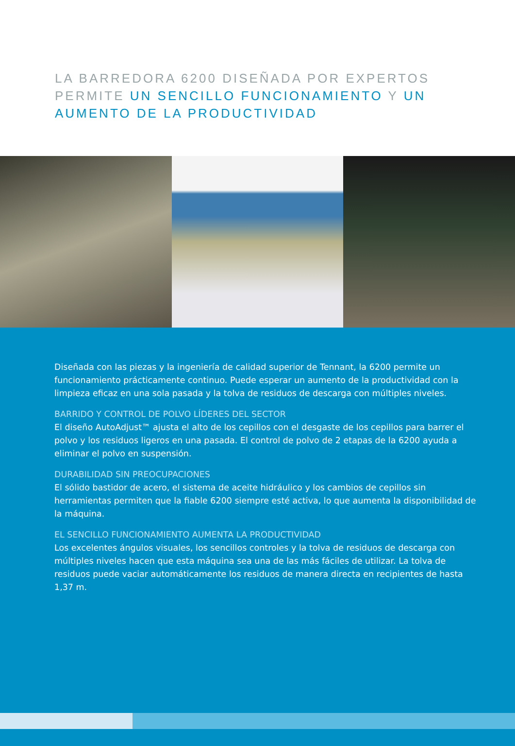LA BARREDORA 6200 DISEÑADA POR EXPERTOS PERMITE UN SENCILLO FUNCIONAMIENTO Y UN AUMENTO DE LA PRODUCTIVIDAD
Diseñada con las piezas y la ingeniería de calidad superior de Tennant, la 6200 permite un funcionamiento prácticamente continuo. Puede esperar un aumento de la productividad con la limpieza eficaz en una sola pasada y la tolva de residuos de descarga con múltiples niveles.
BARRIDO Y CONTROL DE POLVO LÍDERES DEL SECTOR
El diseño AutoAdjust™ ajusta el alto de los cepillos con el desgaste de los cepillos para barrer el polvo y los residuos ligeros en una pasada. El control de polvo de 2 etapas de la 6200 ayuda a eliminar el polvo en suspensión.
DURABILIDAD SIN PREOCUPACIONES
El sólido bastidor de acero, el sistema de aceite hidráulico y los cambios de cepillos sin herramientas permiten que la fiable 6200 siempre esté activa, lo que aumenta la disponibilidad de la máquina.
EL SENCILLO FUNCIONAMIENTO AUMENTA LA PRODUCTIVIDAD
Los excelentes ángulos visuales, los sencillos controles y la tolva de residuos de descarga con múltiples niveles hacen que esta máquina sea una de las más fáciles de utilizar. La tolva de residuos puede vaciar automáticamente los residuos de manera directa en recipientes de hasta 1,37 m.